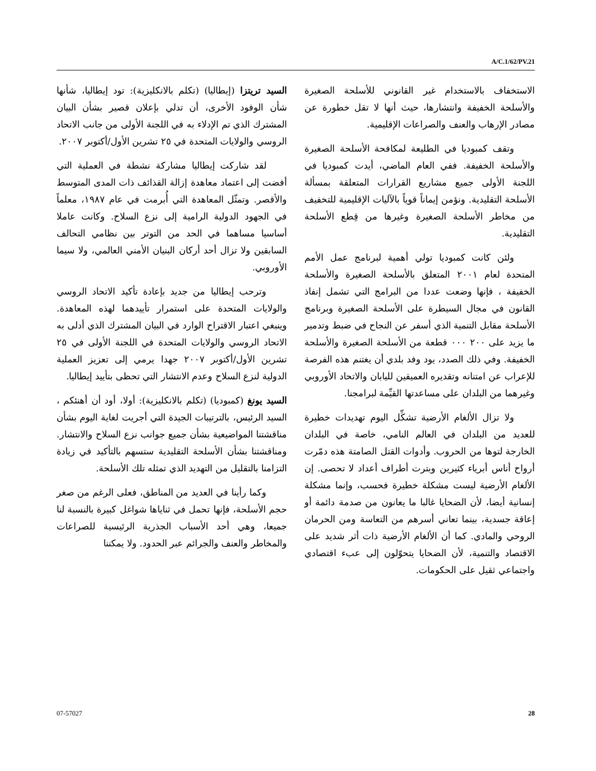A/C.1/62/PV.21
السيد تريتزا (إيطاليا) (تكلم بالانكليزية): تود إيطاليا، شأنها شأن الوفود الأخرى، أن تدلي بإعلان قصير بشأن البيان المشترك الذي تم الإدلاء به في اللجنة الأولى من جانب الاتحاد الروسي والولايات المتحدة في ٢٥ تشرين الأول/أكتوبر ٢٠٠٧.
لقد شاركت إيطاليا مشاركة نشطة في العملية التي أفضت إلى اعتماد معاهدة إزالة القذائف ذات المدى المتوسط والأقصر. وتمثّل المعاهدة التي أُبرمت في عام ١٩٨٧، معلماً في الجهود الدولية الرامية إلى نزع السلاح. وكانت عاملا أساسيا مساهما في الحد من التوتر بين نظامي التحالف السابقين ولا تزال أحد أركان البنيان الأمني العالمي، ولا سيما الأوروبي.
وترحب إيطاليا من جديد بإعادة تأكيد الاتحاد الروسي والولايات المتحدة على استمرار تأييدهما لهذه المعاهدة. وينبغي اعتبار الاقتراح الوارد في البيان المشترك الذي أدلى به الاتحاد الروسي والولايات المتحدة في اللجنة الأولى في ٢٥ تشرين الأول/أكتوبر ٢٠٠٧ جهدا يرمي إلى تعزيز العملية الدولية لنزع السلاح وعدم الانتشار التي تحظى بتأييد إيطاليا.
السيد يونغ (كمبوديا) (تكلم بالانكليزية): أولا، أود أن أهنئكم ، السيد الرئيس، بالترتيبات الجيدة التي أجريت لغاية اليوم بشأن مناقشتنا المواضيعية بشأن جميع جوانب نزع السلاح والانتشار. ومناقشتنا بشأن الأسلحة التقليدية ستسهم بالتأكيد في زيادة التزامنا بالتقليل من التهديد الذي تمثله تلك الأسلحة.
وكما رأينا في العديد من المناطق، فعلى الرغم من صغر حجم الأسلحة، فإنها تحمل في ثناياها شواغل كبيرة بالنسبة لنا جميعا، وهي أحد الأسباب الجذرية الرئيسية للصراعات والمخاطر والعنف والجرائم عبر الحدود. ولا يمكننا
الاستخفاف بالاستخدام غير القانوني للأسلحة الصغيرة والأسلحة الخفيفة وانتشارها، حيث أنها لا تقل خطورة عن مصادر الإرهاب والعنف والصراعات الإقليمية.
وتقف كمبوديا في الطليعة لمكافحة الأسلحة الصغيرة والأسلحة الخفيفة. ففي العام الماضي، أيدت كمبوديا في اللجنة الأولى جميع مشاريع القرارات المتعلقة بمسألة الأسلحة التقليدية. ونؤمن إيماناً قوياً بالآليات الإقليمية للتخفيف من مخاطر الأسلحة الصغيرة وغيرها من قِطع الأسلحة التقليدية.
ولئن كانت كمبوديا تولي أهمية لبرنامج عمل الأمم المتحدة لعام ٢٠٠١ المتعلق بالأسلحة الصغيرة والأسلحة الخفيفة ، فإنها وضعت عددا من البرامج التي تشمل إنفاذ القانون في مجال السيطرة على الأسلحة الصغيرة وبرنامج الأسلحة مقابل التنمية الذي أسفر عن النجاح في ضبط وتدمير ما يزيد على ٢٠٠ ٠٠٠ قطعة من الأسلحة الصغيرة والأسلحة الخفيفة. وفي ذلك الصدد، يود وفد بلدي أن يغتنم هذه الفرصة للإعراب عن امتنانه وتقديره العميقين لليابان والاتحاد الأوروبي وغيرهما من البلدان على مساعدتها القيِّمة لبرامجنا.
ولا تزال الألغام الأرضية تشكِّل اليوم تهديدات خطيرة للعديد من البلدان في العالم النامي، خاصة في البلدان الخارجة لتوها من الحروب. وأدوات القتل الصامتة هذه دمّرت أرواح أناس أبرياء كثيرين وبترت أطراف أعداد لا تحصى. إن الألغام الأرضية ليست مشكلة خطيرة فحسب، وإنما مشكلة إنسانية أيضا، لأن الضحايا غالبا ما يعانون من صدمة دائمة أو إعاقة جسدية، بينما تعاني أسرهم من التعاسة ومن الحرمان الروحي والمادي. كما أن الألغام الأرضية ذات أثر شديد على الاقتصاد والتنمية، لأن الضحايا يتحوّلون إلى عبء اقتصادي واجتماعي ثقيل على الحكومات.
07-57027 28